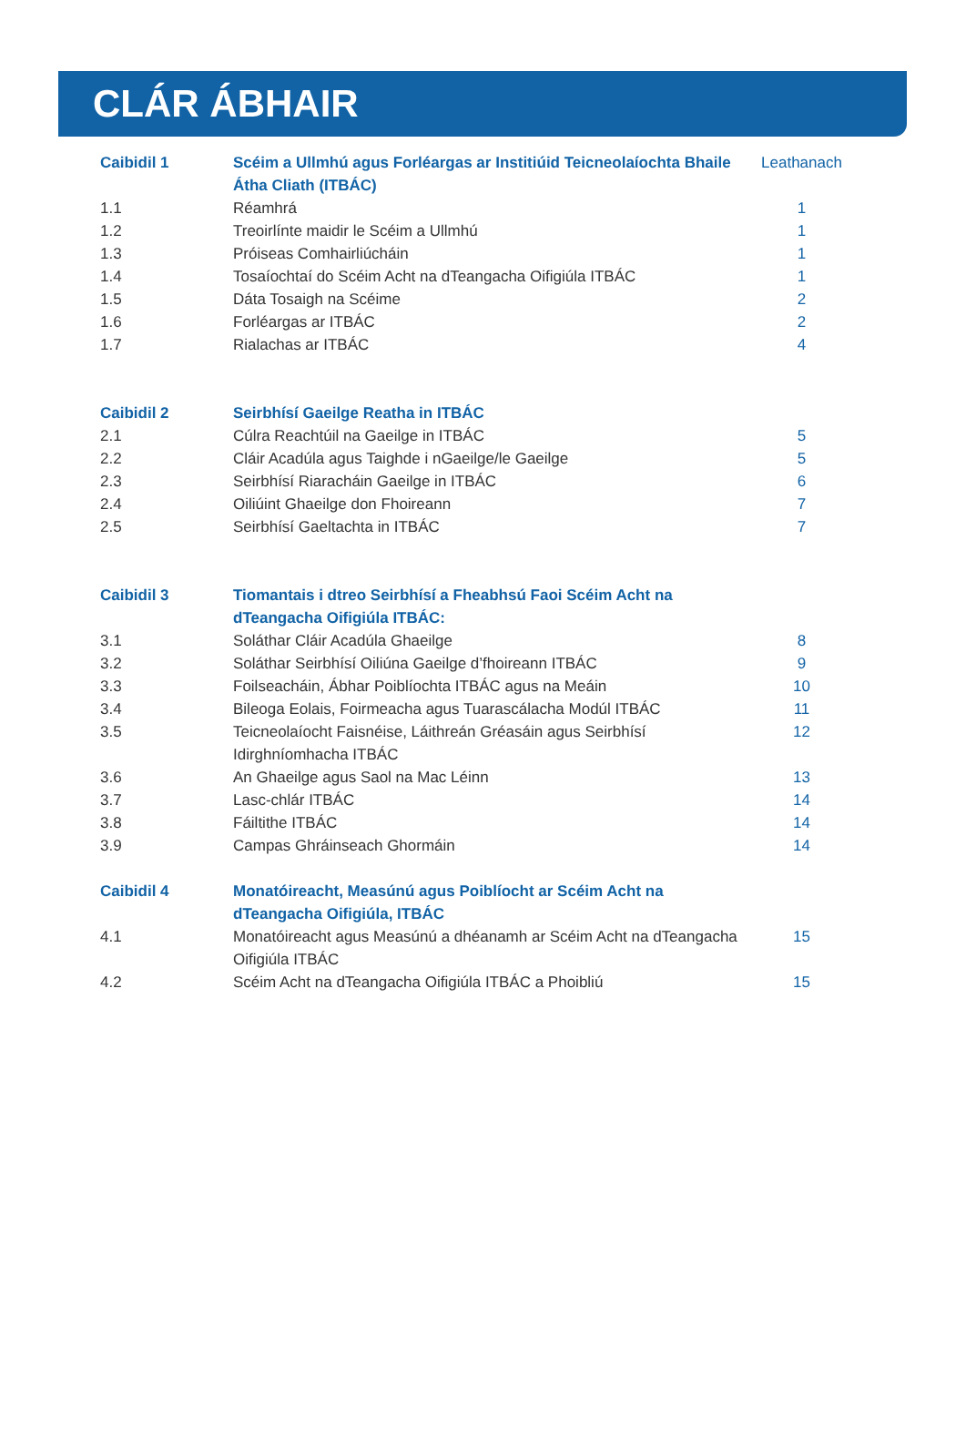CLÁR ÁBHAIR
| Caibidil 1 | Scéim a Ullmhú agus Forléargas ar Institiúid Teicneolaíochta Bhaile Átha Cliath (ITBÁC) | Leathanach |
| 1.1 | Réamhrá | 1 |
| 1.2 | Treoirlínte maidir le Scéim a Ullmhú | 1 |
| 1.3 | Próiseas Comhairliúcháin | 1 |
| 1.4 | Tosaíochtaí do Scéim Acht na dTeangacha Oifigiúla ITBÁC | 1 |
| 1.5 | Dáta Tosaigh na Scéime | 2 |
| 1.6 | Forléargas ar ITBÁC | 2 |
| 1.7 | Rialachas ar ITBÁC | 4 |
| Caibidil 2 | Seirbhísí Gaeilge Reatha in ITBÁC | |
| 2.1 | Cúlra Reachtúil na Gaeilge in ITBÁC | 5 |
| 2.2 | Cláir Acadúla agus Taighde i nGaeilge/le Gaeilge | 5 |
| 2.3 | Seirbhísí Riaracháin Gaeilge in ITBÁC | 6 |
| 2.4 | Oiliúint Ghaeilge don Fhoireann | 7 |
| 2.5 | Seirbhísí Gaeltachta in ITBÁC | 7 |
| Caibidil 3 | Tiomantais i dtreo Seirbhísí a Fheabhsú Faoi Scéim Acht na dTeangacha Oifigiúla ITBÁC: | |
| 3.1 | Soláthar Cláir Acadúla Ghaeilge | 8 |
| 3.2 | Soláthar Seirbhísí Oiliúna Gaeilge d’fhoireann ITBÁC | 9 |
| 3.3 | Foilseacháin, Ábhar Poiblíochta ITBÁC agus na Meáin | 10 |
| 3.4 | Bileoga Eolais, Foirmeacha agus Tuarascálacha Modúl ITBÁC | 11 |
| 3.5 | Teicneolaíocht Faisnéise, Láithreán Gréasáin agus Seirbhísí Idirghníomhacha ITBÁC | 12 |
| 3.6 | An Ghaeilge agus Saol na Mac Léinn | 13 |
| 3.7 | Lasc-chlár ITBÁC | 14 |
| 3.8 | Fáiltithe ITBÁC | 14 |
| 3.9 | Campas Ghráinseach Ghormáin | 14 |
| Caibidil 4 | Monatóireacht, Measúnú agus Poiblíocht ar Scéim Acht na dTeangacha Oifigiúla, ITBÁC | |
| 4.1 | Monatóireacht agus Measúnú a dhéanamh ar Scéim Acht na dTeangacha Oifigiúla ITBÁC | 15 |
| 4.2 | Scéim Acht na dTeangacha Oifigiúla ITBÁC a Phoibliú | 15 |